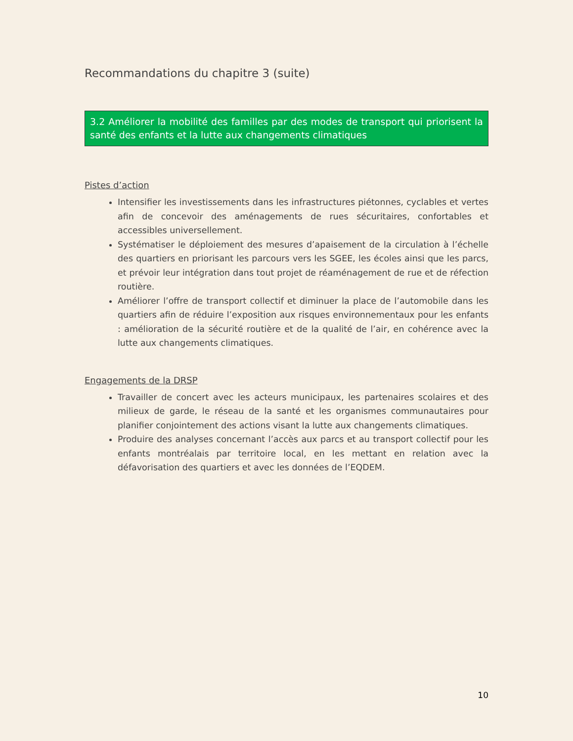Recommandations du chapitre 3 (suite)
3.2 Améliorer la mobilité des familles par des modes de transport qui priorisent la santé des enfants et la lutte aux changements climatiques
Pistes d’action
Intensifier les investissements dans les infrastructures piétonnes, cyclables et vertes afin de concevoir des aménagements de rues sécuritaires, confortables et accessibles universellement.
Systématiser le déploiement des mesures d’apaisement de la circulation à l’échelle des quartiers en priorisant les parcours vers les SGEE, les écoles ainsi que les parcs, et prévoir leur intégration dans tout projet de réaménagement de rue et de réfection routière.
Améliorer l’offre de transport collectif et diminuer la place de l’automobile dans les quartiers afin de réduire l’exposition aux risques environnementaux pour les enfants : amélioration de la sécurité routière et de la qualité de l’air, en cohérence avec la lutte aux changements climatiques.
Engagements de la DRSP
Travailler de concert avec les acteurs municipaux, les partenaires scolaires et des milieux de garde, le réseau de la santé et les organismes communautaires pour planifier conjointement des actions visant la lutte aux changements climatiques.
Produire des analyses concernant l’accès aux parcs et au transport collectif pour les enfants montréalais par territoire local, en les mettant en relation avec la défavorisation des quartiers et avec les données de l’EQDEM.
10